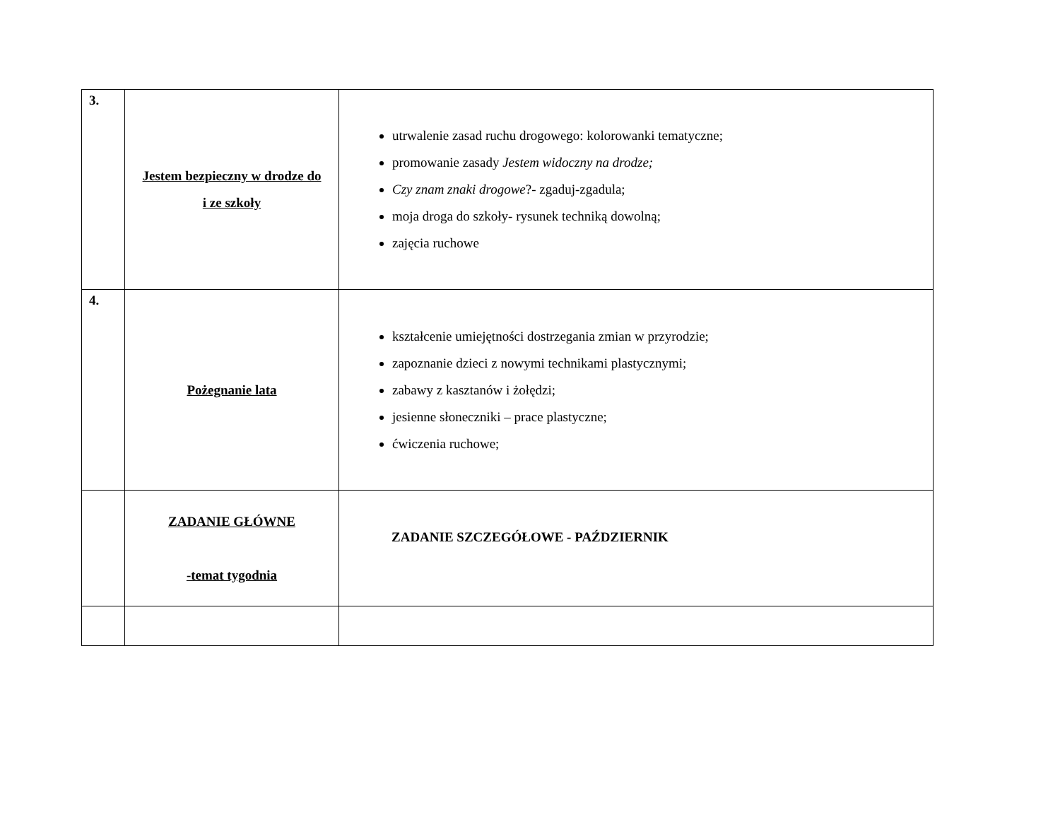| 3. | Jestem bezpieczny w drodze do i ze szkoły | utrwalenie zasad ruchu drogowego: kolorowanki tematyczne; promowanie zasady Jestem widoczny na drodze; Czy znam znaki drogowe ?- zgaduj-zgadula; moja droga do szkoły- rysunek techniką dowolną; zajęcia ruchowe |
| 4. | Pożegnanie lata | kształcenie umiejętności dostrzegania zmian w przyrodzie; zapoznanie dzieci z nowymi technikami plastycznymi; zabawy z kasztanów i żołędzi; jesienne słoneczniki – prace plastyczne; ćwiczenia ruchowe; |
| | ZADANIE GŁÓWNE -temat tygodnia | ZADANIE SZCZEGÓŁOWE - PAŹDZIERNIK |